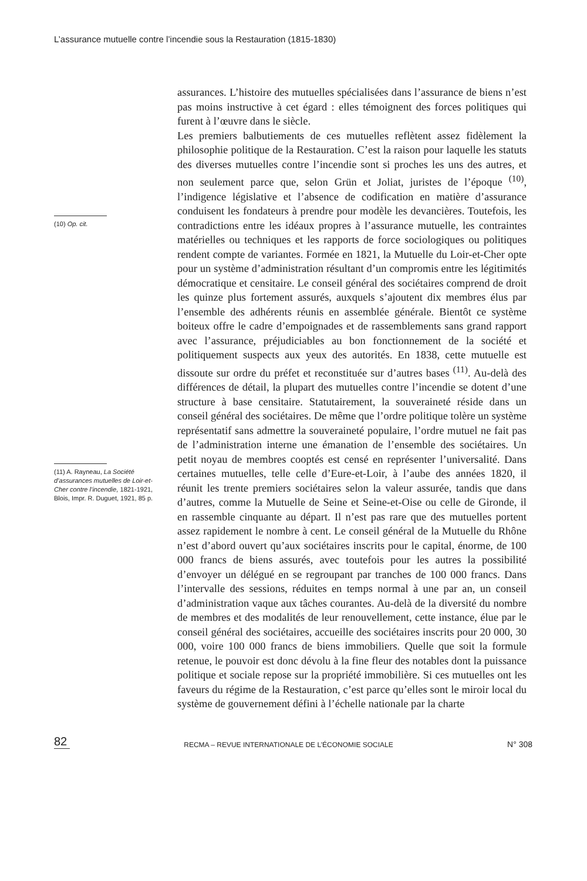L’assurance mutuelle contre l’incendie sous la Restauration (1815-1830)
(10) Op. cit.
(11) A. Rayneau, La Société d’assurances mutuelles de Loir-et-Cher contre l’incendie, 1821-1921, Blois, Impr. R. Duguet, 1921, 85 p.
assurances. L’histoire des mutuelles spécialisées dans l’assurance de biens n’est pas moins instructive à cet égard : elles témoignent des forces politiques qui furent à l’œuvre dans le siècle.
Les premiers balbutiements de ces mutuelles reflètent assez fidèlement la philosophie politique de la Restauration. C’est la raison pour laquelle les statuts des diverses mutuelles contre l’incendie sont si proches les uns des autres, et non seulement parce que, selon Grün et Joliat, juristes de l’époque <sup>(10)</sup>, l’indigence législative et l’absence de codification en matière d’assurance conduisent les fondateurs à prendre pour modèle les devancières. Toutefois, les contradictions entre les idéaux propres à l’assurance mutuelle, les contraintes matérielles ou techniques et les rapports de force sociologiques ou politiques rendent compte de variantes. Formée en 1821, la Mutuelle du Loir-et-Cher opte pour un système d’administration résultant d’un compromis entre les légitimités démocratique et censitaire. Le conseil général des sociétaires comprend de droit les quinze plus fortement assurés, auxquels s’ajoutent dix membres élus par l’ensemble des adhérents réunis en assemblée générale. Bientôt ce système boiteux offre le cadre d’empoignades et de rassemblements sans grand rapport avec l’assurance, préjudiciables au bon fonctionnement de la société et politiquement suspects aux yeux des autorités. En 1838, cette mutuelle est dissoute sur ordre du préfet et reconstituée sur d’autres bases <sup>(11)</sup>. Au-delà des différences de détail, la plupart des mutuelles contre l’incendie se dotent d’une structure à base censitaire. Statutairement, la souveraineté réside dans un conseil général des sociétaires. De même que l’ordre politique tolère un système représentatif sans admettre la souveraineté populaire, l’ordre mutuel ne fait pas de l’administration interne une émanation de l’ensemble des sociétaires. Un petit noyau de membres cooptés est censé en représenter l’universalité. Dans certaines mutuelles, telle celle d’Eure-et-Loir, à l’aube des années 1820, il réunit les trente premiers sociétaires selon la valeur assurée, tandis que dans d’autres, comme la Mutuelle de Seine et Seine-et-Oise ou celle de Gironde, il en rassemble cinquante au départ. Il n’est pas rare que des mutuelles portent assez rapidement le nombre à cent. Le conseil général de la Mutuelle du Rhône n’est d’abord ouvert qu’aux sociétaires inscrits pour le capital, énorme, de 100 000 francs de biens assurés, avec toutefois pour les autres la possibilité d’envoyer un délégué en se regroupant par tranches de 100 000 francs. Dans l’intervalle des sessions, réduites en temps normal à une par an, un conseil d’administration vaque aux tâches courantes. Au-delà de la diversité du nombre de membres et des modalités de leur renouvellement, cette instance, élue par le conseil général des sociétaires, accueille des sociétaires inscrits pour 20 000, 30 000, voire 100 000 francs de biens immobiliers. Quelle que soit la formule retenue, le pouvoir est donc dévolu à la fine fleur des notables dont la puissance politique et sociale repose sur la propriété immobilière. Si ces mutuelles ont les faveurs du régime de la Restauration, c’est parce qu’elles sont le miroir local du système de gouvernement défini à l’échelle nationale par la charte
82
RECMA – REVUE INTERNATIONALE DE L’ÉCONOMIE SOCIALE
N° 308